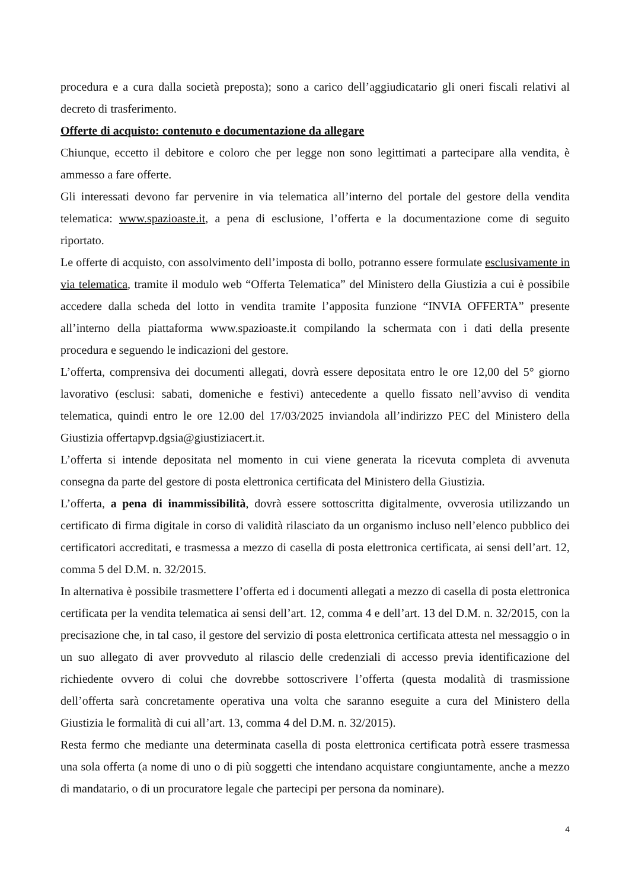procedura e a cura dalla società preposta); sono a carico dell’aggiudicatario gli oneri fiscali relativi al decreto di trasferimento.
Offerte di acquisto: contenuto e documentazione da allegare
Chiunque, eccetto il debitore e coloro che per legge non sono legittimati a partecipare alla vendita, è ammesso a fare offerte.
Gli interessati devono far pervenire in via telematica all’interno del portale del gestore della vendita telematica: www.spazioaste.it, a pena di esclusione, l’offerta e la documentazione come di seguito riportato.
Le offerte di acquisto, con assolvimento dell’imposta di bollo, potranno essere formulate esclusivamente in via telematica, tramite il modulo web “Offerta Telematica” del Ministero della Giustizia a cui è possibile accedere dalla scheda del lotto in vendita tramite l’apposita funzione “INVIA OFFERTA” presente all’interno della piattaforma www.spazioaste.it compilando la schermata con i dati della presente procedura e seguendo le indicazioni del gestore.
L’offerta, comprensiva dei documenti allegati, dovrà essere depositata entro le ore 12,00 del 5° giorno lavorativo (esclusi: sabati, domeniche e festivi) antecedente a quello fissato nell’avviso di vendita telematica, quindi entro le ore 12.00 del 17/03/2025 inviandola all’indirizzo PEC del Ministero della Giustizia offertapvp.dgsia@giustiziacert.it.
L’offerta si intende depositata nel momento in cui viene generata la ricevuta completa di avvenuta consegna da parte del gestore di posta elettronica certificata del Ministero della Giustizia.
L’offerta, a pena di inammissibilità, dovrà essere sottoscritta digitalmente, ovverosia utilizzando un certificato di firma digitale in corso di validità rilasciato da un organismo incluso nell’elenco pubblico dei certificatori accreditati, e trasmessa a mezzo di casella di posta elettronica certificata, ai sensi dell’art. 12, comma 5 del D.M. n. 32/2015.
In alternativa è possibile trasmettere l’offerta ed i documenti allegati a mezzo di casella di posta elettronica certificata per la vendita telematica ai sensi dell’art. 12, comma 4 e dell’art. 13 del D.M. n. 32/2015, con la precisazione che, in tal caso, il gestore del servizio di posta elettronica certificata attesta nel messaggio o in un suo allegato di aver provveduto al rilascio delle credenziali di accesso previa identificazione del richiedente ovvero di colui che dovrebbe sottoscrivere l’offerta (questa modalità di trasmissione dell’offerta sarà concretamente operativa una volta che saranno eseguite a cura del Ministero della Giustizia le formalità di cui all’art. 13, comma 4 del D.M. n. 32/2015).
Resta fermo che mediante una determinata casella di posta elettronica certificata potrà essere trasmessa una sola offerta (a nome di uno o di più soggetti che intendano acquistare congiuntamente, anche a mezzo di mandatario, o di un procuratore legale che partecipi per persona da nominare).
4